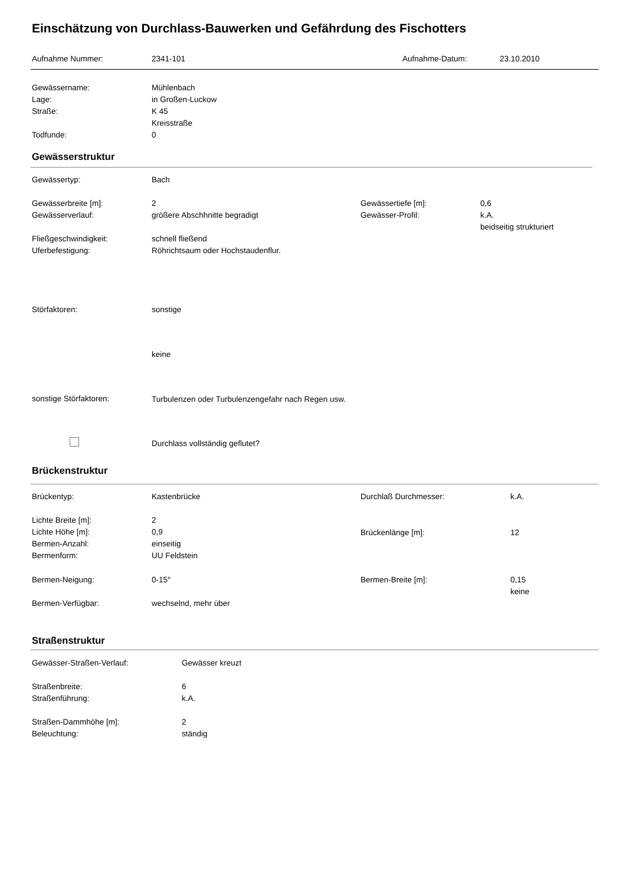Einschätzung von Durchlass-Bauwerken und Gefährdung des Fischotters
Aufnahme Nummer: 2341-101 Aufnahme-Datum: 23.10.2010
Gewässername:
Lage:
Straße:
Todfunde:
Mühlenbach
in Großen-Luckow
K 45
Kreisstraße
0
Gewässerstruktur
Gewässertyp: Bach
Gewässerbreite [m]:
Gewässerverlauf:
Fließgeschwindigkeit:
Uferbefestigung:
2
größere Abschhnitte begradigt
schnell fließend
Röhrichtsaum oder Hochstaudenflur.
Gewässertiefe [m]:
Gewässer-Profil:
0,6
k.A.
beidseitig strukturiert
Störfaktoren: sonstige
keine
sonstige Störfaktoren: Turbulenzen oder Turbulenzengefahr nach Regen usw.
Durchlass vollständig geflutet?
Brückenstruktur
Brückentyp: Kastenbrücke Durchlaß Durchmesser: k.A.
Lichte Breite [m]:
Lichte Höhe [m]:
Bermen-Anzahl:
Bermenform:
2
0,9
einseitig
UU Feldstein
Brückenlänge [m]: 12
Bermen-Neigung: 0-15° Bermen-Breite [m]:
0,15
keine
Bermen-Verfügbar: wechselnd, mehr über
Straßenstruktur
Gewässer-Straßen-Verlauf: Gewässer kreuzt
Straßenbreite:
Straßenführung:
Straßen-Dammhöhe [m]:
Beleuchtung:
6
k.A.
2
ständig